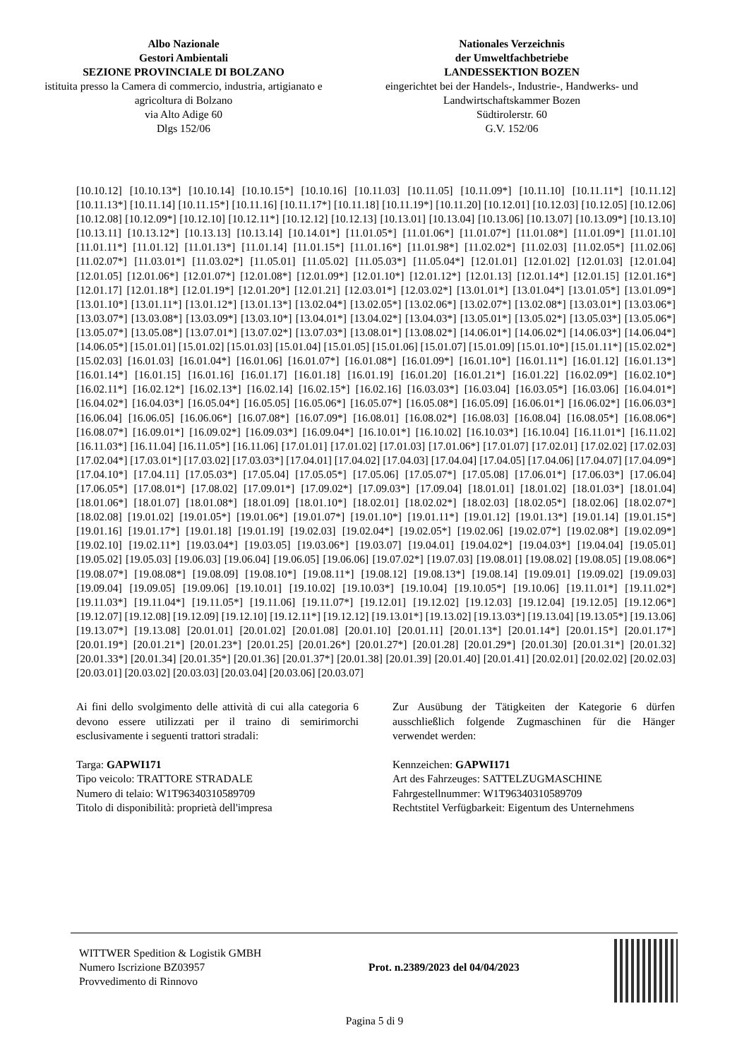Albo Nazionale
Gestori Ambientali
SEZIONE PROVINCIALE DI BOLZANO
istituita presso la Camera di commercio, industria, artigianato e agricoltura di Bolzano
via Alto Adige 60
Dlgs 152/06
Nationales Verzeichnis
der Umweltfachbetriebe
LANDESSEKTION BOZEN
eingerichtet bei der Handels-, Industrie-, Handwerks- und Landwirtschaftskammer Bozen
Südtirolerstr. 60
G.V. 152/06
[10.10.12] [10.10.13*] [10.10.14] [10.10.15*] [10.10.16] [10.11.03] [10.11.05] [10.11.09*] [10.11.10] [10.11.11*] [10.11.12] [10.11.13*] [10.11.14] [10.11.15*] [10.11.16] [10.11.17*] [10.11.18] [10.11.19*] [10.11.20] [10.12.01] [10.12.03] [10.12.05] [10.12.06] [10.12.08] [10.12.09*] [10.12.10] [10.12.11*] [10.12.12] [10.12.13] [10.13.01] [10.13.04] [10.13.06] [10.13.07] [10.13.09*] [10.13.10] [10.13.11] [10.13.12*] [10.13.13] [10.13.14] [10.14.01*] [11.01.05*] [11.01.06*] [11.01.07*] [11.01.08*] [11.01.09*] [11.01.10] [11.01.11*] [11.01.12] [11.01.13*] [11.01.14] [11.01.15*] [11.01.16*] [11.01.98*] [11.02.02*] [11.02.03] [11.02.05*] [11.02.06] [11.02.07*] [11.03.01*] [11.03.02*] [11.05.01] [11.05.02] [11.05.03*] [11.05.04*] [12.01.01] [12.01.02] [12.01.03] [12.01.04] [12.01.05] [12.01.06*] [12.01.07*] [12.01.08*] [12.01.09*] [12.01.10*] [12.01.12*] [12.01.13] [12.01.14*] [12.01.15] [12.01.16*] [12.01.17] [12.01.18*] [12.01.19*] [12.01.20*] [12.01.21] [12.03.01*] [12.03.02*] [13.01.01*] [13.01.04*] [13.01.05*] [13.01.09*] [13.01.10*] [13.01.11*] [13.01.12*] [13.01.13*] [13.02.04*] [13.02.05*] [13.02.06*] [13.02.07*] [13.02.08*] [13.03.01*] [13.03.06*] [13.03.07*] [13.03.08*] [13.03.09*] [13.03.10*] [13.04.01*] [13.04.02*] [13.04.03*] [13.05.01*] [13.05.02*] [13.05.03*] [13.05.06*] [13.05.07*] [13.05.08*] [13.07.01*] [13.07.02*] [13.07.03*] [13.08.01*] [13.08.02*] [14.06.01*] [14.06.02*] [14.06.03*] [14.06.04*] [14.06.05*] [15.01.01] [15.01.02] [15.01.03] [15.01.04] [15.01.05] [15.01.06] [15.01.07] [15.01.09] [15.01.10*] [15.01.11*] [15.02.02*] [15.02.03] [16.01.03] [16.01.04*] [16.01.06] [16.01.07*] [16.01.08*] [16.01.09*] [16.01.10*] [16.01.11*] [16.01.12] [16.01.13*] [16.01.14*] [16.01.15] [16.01.16] [16.01.17] [16.01.18] [16.01.19] [16.01.20] [16.01.21*] [16.01.22] [16.02.09*] [16.02.10*] [16.02.11*] [16.02.12*] [16.02.13*] [16.02.14] [16.02.15*] [16.02.16] [16.03.03*] [16.03.04] [16.03.05*] [16.03.06] [16.04.01*] [16.04.02*] [16.04.03*] [16.05.04*] [16.05.05] [16.05.06*] [16.05.07*] [16.05.08*] [16.05.09] [16.06.01*] [16.06.02*] [16.06.03*] [16.06.04] [16.06.05] [16.06.06*] [16.07.08*] [16.07.09*] [16.08.01] [16.08.02*] [16.08.03] [16.08.04] [16.08.05*] [16.08.06*] [16.08.07*] [16.09.01*] [16.09.02*] [16.09.03*] [16.09.04*] [16.10.01*] [16.10.02] [16.10.03*] [16.10.04] [16.11.01*] [16.11.02] [16.11.03*] [16.11.04] [16.11.05*] [16.11.06] [17.01.01] [17.01.02] [17.01.03] [17.01.06*] [17.01.07] [17.02.01] [17.02.02] [17.02.03] [17.02.04*] [17.03.01*] [17.03.02] [17.03.03*] [17.04.01] [17.04.02] [17.04.03] [17.04.04] [17.04.05] [17.04.06] [17.04.07] [17.04.09*] [17.04.10*] [17.04.11] [17.05.03*] [17.05.04] [17.05.05*] [17.05.06] [17.05.07*] [17.05.08] [17.06.01*] [17.06.03*] [17.06.04] [17.06.05*] [17.08.01*] [17.08.02] [17.09.01*] [17.09.02*] [17.09.03*] [17.09.04] [18.01.01] [18.01.02] [18.01.03*] [18.01.04] [18.01.06*] [18.01.07] [18.01.08*] [18.01.09] [18.01.10*] [18.02.01] [18.02.02*] [18.02.03] [18.02.05*] [18.02.06] [18.02.07*] [18.02.08] [19.01.02] [19.01.05*] [19.01.06*] [19.01.07*] [19.01.10*] [19.01.11*] [19.01.12] [19.01.13*] [19.01.14] [19.01.15*] [19.01.16] [19.01.17*] [19.01.18] [19.01.19] [19.02.03] [19.02.04*] [19.02.05*] [19.02.06] [19.02.07*] [19.02.08*] [19.02.09*] [19.02.10] [19.02.11*] [19.03.04*] [19.03.05] [19.03.06*] [19.03.07] [19.04.01] [19.04.02*] [19.04.03*] [19.04.04] [19.05.01] [19.05.02] [19.05.03] [19.06.03] [19.06.04] [19.06.05] [19.06.06] [19.07.02*] [19.07.03] [19.08.01] [19.08.02] [19.08.05] [19.08.06*] [19.08.07*] [19.08.08*] [19.08.09] [19.08.10*] [19.08.11*] [19.08.12] [19.08.13*] [19.08.14] [19.09.01] [19.09.02] [19.09.03] [19.09.04] [19.09.05] [19.09.06] [19.10.01] [19.10.02] [19.10.03*] [19.10.04] [19.10.05*] [19.10.06] [19.11.01*] [19.11.02*] [19.11.03*] [19.11.04*] [19.11.05*] [19.11.06] [19.11.07*] [19.12.01] [19.12.02] [19.12.03] [19.12.04] [19.12.05] [19.12.06*] [19.12.07] [19.12.08] [19.12.09] [19.12.10] [19.12.11*] [19.12.12] [19.13.01*] [19.13.02] [19.13.03*] [19.13.04] [19.13.05*] [19.13.06] [19.13.07*] [19.13.08] [20.01.01] [20.01.02] [20.01.08] [20.01.10] [20.01.11] [20.01.13*] [20.01.14*] [20.01.15*] [20.01.17*] [20.01.19*] [20.01.21*] [20.01.23*] [20.01.25] [20.01.26*] [20.01.27*] [20.01.28] [20.01.29*] [20.01.30] [20.01.31*] [20.01.32] [20.01.33*] [20.01.34] [20.01.35*] [20.01.36] [20.01.37*] [20.01.38] [20.01.39] [20.01.40] [20.01.41] [20.02.01] [20.02.02] [20.02.03] [20.03.01] [20.03.02] [20.03.03] [20.03.04] [20.03.06] [20.03.07]
Ai fini dello svolgimento delle attività di cui alla categoria 6 devono essere utilizzati per il traino di semirimorchi esclusivamente i seguenti trattori stradali:
Targa: GAPWI171
Tipo veicolo: TRATTORE STRADALE
Numero di telaio: W1T96340310589709
Titolo di disponibilità: proprietà dell'impresa
Zur Ausübung der Tätigkeiten der Kategorie 6 dürfen ausschließlich folgende Zugmaschinen für die Hänger verwendet werden:
Kennzeichen: GAPWI171
Art des Fahrzeuges: SATTELZUGMASCHINE
Fahrgestellnummer: W1T96340310589709
Rechtstitel Verfügbarkeit: Eigentum des Unternehmens
WITTWER Spedition & Logistik GMBH
Numero Iscrizione BZ03957
Provvedimento di Rinnovo
Prot. n.2389/2023 del 04/04/2023
Pagina 5 di 9